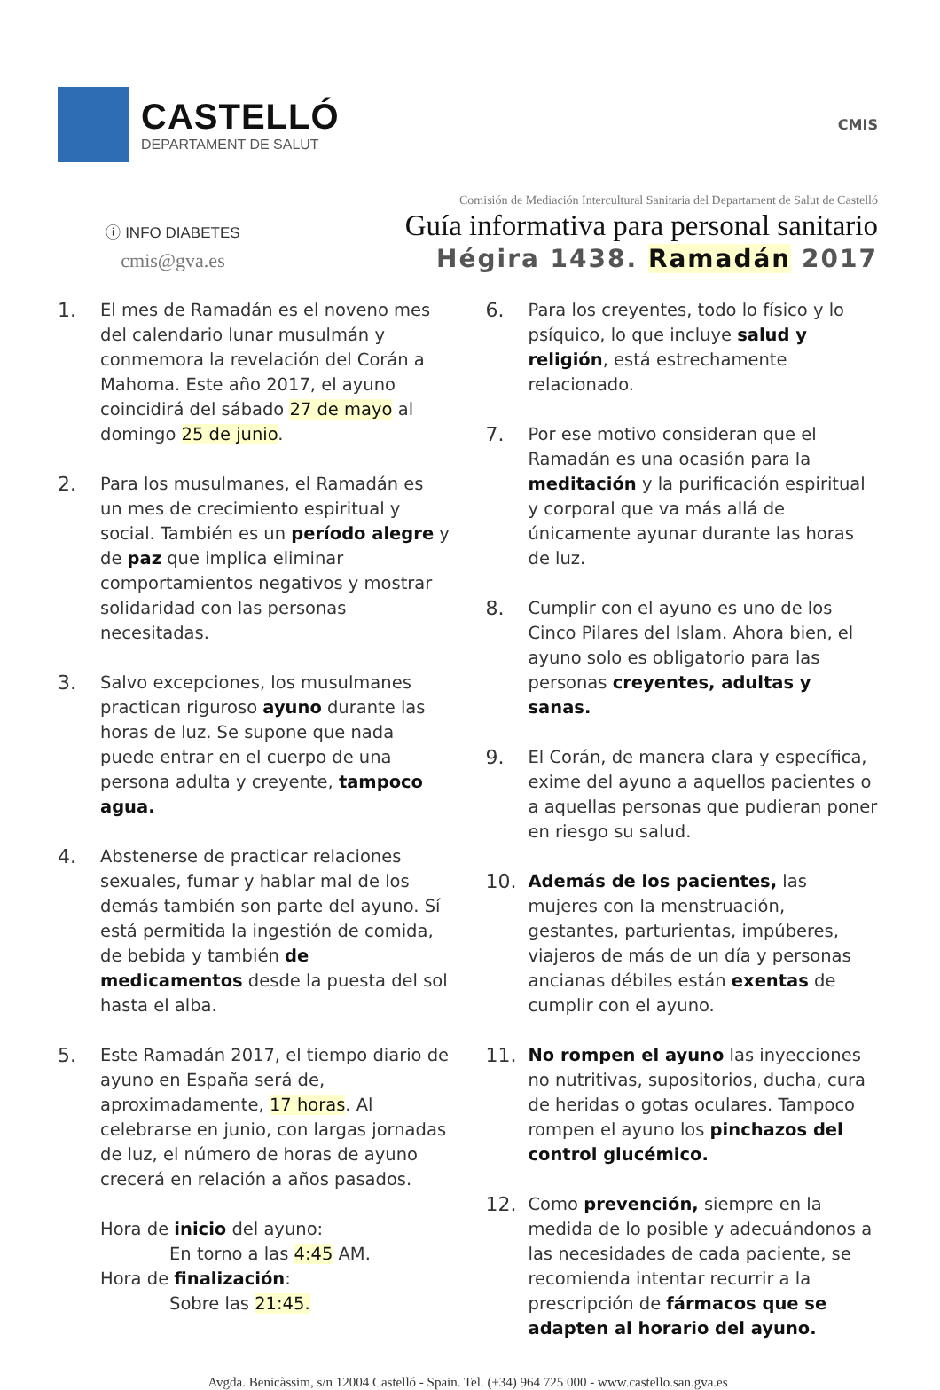CASTELLÓ
DEPARTAMENT DE SALUT
CMIS
ⓘ INFO DIABETES
cmis@gva.es
Comisión de Mediación Intercultural Sanitaria del Departament de Salut de Castelló
Guía informativa para personal sanitario
Hégira 1438. Ramadán 2017
1. El mes de Ramadán es el noveno mes del calendario lunar musulmán y conmemora la revelación del Corán a Mahoma. Este año 2017, el ayuno coincidirá del sábado 27 de mayo al domingo 25 de junio.
2. Para los musulmanes, el Ramadán es un mes de crecimiento espiritual y social. También es un período alegre y de paz que implica eliminar comportamientos negativos y mostrar solidaridad con las personas necesitadas.
3. Salvo excepciones, los musulmanes practican riguroso ayuno durante las horas de luz. Se supone que nada puede entrar en el cuerpo de una persona adulta y creyente, tampoco agua.
4. Abstenerse de practicar relaciones sexuales, fumar y hablar mal de los demás también son parte del ayuno. Sí está permitida la ingestión de comida, de bebida y también de medicamentos desde la puesta del sol hasta el alba.
5. Este Ramadán 2017, el tiempo diario de ayuno en España será de, aproximadamente, 17 horas. Al celebrarse en junio, con largas jornadas de luz, el número de horas de ayuno crecerá en relación a años pasados.
Hora de inicio del ayuno:
En torno a las 4:45 AM.
Hora de finalización:
Sobre las 21:45.
6. Para los creyentes, todo lo físico y lo psíquico, lo que incluye salud y religión, está estrechamente relacionado.
7. Por ese motivo consideran que el Ramadán es una ocasión para la meditación y la purificación espiritual y corporal que va más allá de únicamente ayunar durante las horas de luz.
8. Cumplir con el ayuno es uno de los Cinco Pilares del Islam. Ahora bien, el ayuno solo es obligatorio para las personas creyentes, adultas y sanas.
9. El Corán, de manera clara y específica, exime del ayuno a aquellos pacientes o a aquellas personas que pudieran poner en riesgo su salud.
10. Además de los pacientes, las mujeres con la menstruación, gestantes, parturientas, impúberes, viajeros de más de un día y personas ancianas débiles están exentas de cumplir con el ayuno.
11. No rompen el ayuno las inyecciones no nutritivas, supositorios, ducha, cura de heridas o gotas oculares. Tampoco rompen el ayuno los pinchazos del control glucémico.
12. Como prevención, siempre en la medida de lo posible y adecuándonos a las necesidades de cada paciente, se recomienda intentar recurrir a la prescripción de fármacos que se adapten al horario del ayuno.
Avgda. Benicàssim, s/n 12004 Castelló - Spain. Tel. (+34) 964 725 000 - www.castello.san.gva.es